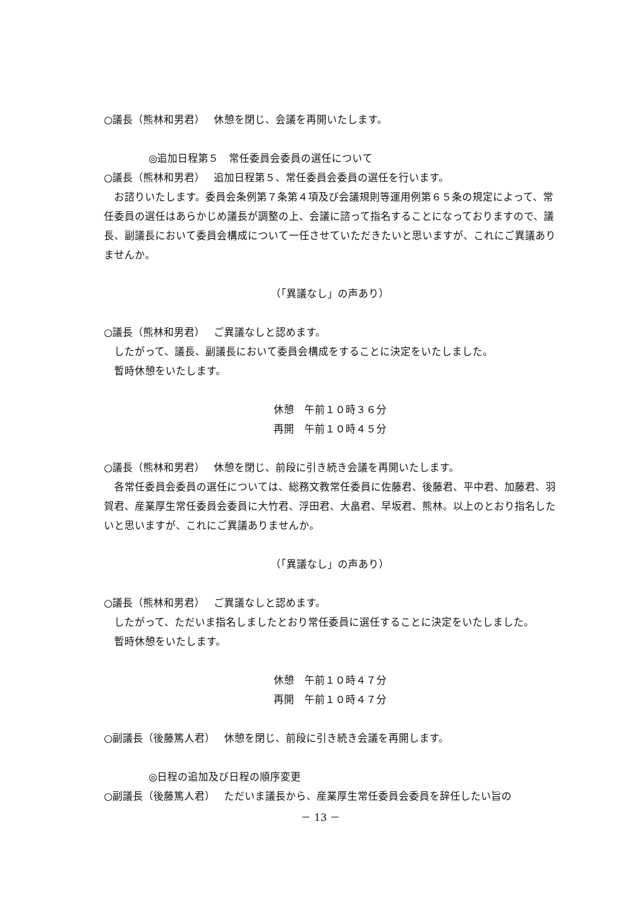○議長（熊林和男君）　 休憩を閉じ、会議を再開いたします。
◎追加日程第５　常任委員会委員の選任について
○議長（熊林和男君）　 追加日程第５、常任委員会委員の選任を行います。
お諮りいたします。委員会条例第７条第４項及び会議規則等運用例第６５条の規定によって、常任委員の選任はあらかじめ議長が調整の上、会議に諮って指名することになっておりますので、議長、副議長において委員会構成について一任させていただきたいと思いますが、これにご異議ありませんか。
（「異議なし」の声あり）
○議長（熊林和男君）　 ご異議なしと認めます。
したがって、議長、副議長において委員会構成をすることに決定をいたしました。
暫時休憩をいたします。
休憩　午前１０時３６分
再開　午前１０時４５分
○議長（熊林和男君）　 休憩を閉じ、前段に引き続き会議を再開いたします。
各常任委員会委員の選任については、総務文教常任委員に佐藤君、後藤君、平中君、加藤君、羽賀君、産業厚生常任委員会委員に大竹君、浮田君、大畠君、早坂君、熊林。以上のとおり指名したいと思いますが、これにご異議ありませんか。
（「異議なし」の声あり）
○議長（熊林和男君）　 ご異議なしと認めます。
したがって、ただいま指名しましたとおり常任委員に選任することに決定をいたしました。
暫時休憩をいたします。
休憩　午前１０時４７分
再開　午前１０時４７分
○副議長（後藤篤人君）　 休憩を閉じ、前段に引き続き会議を再開します。
◎日程の追加及び日程の順序変更
○副議長（後藤篤人君）　 ただいま議長から、産業厚生常任委員会委員を辞任したい旨の
－ 13 －